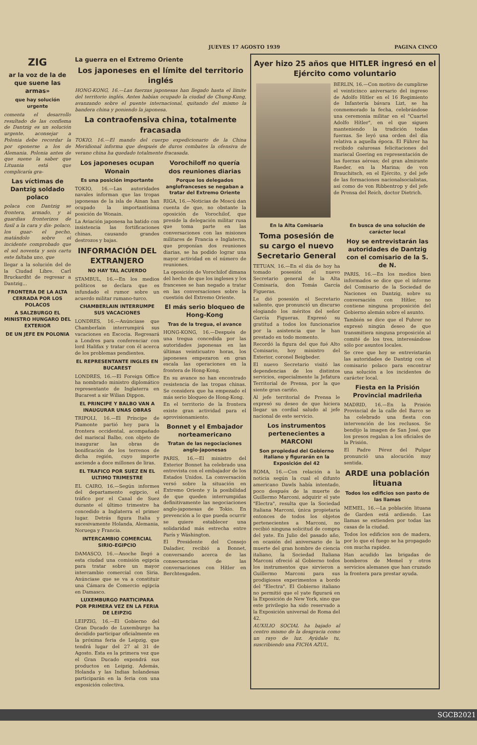JUEVES 17 AGOSTO 1939 PAGINA CINCO
ZIG
ar la voz de la de que suene las armas»
que hay solución urgente
comenta el desarrollo resultado de las conflema de Dantzig es un solución urgente. aconsejar a Polonia debe recordar la por oponerse a los de Alemania. Polonia antes de que suene la saber que Lituania está que complicaría gra-
Las víctimas de Dantzig soldado polaco
polaca con Dantzig se frontera, armado, y al guardias fronterizos de fusil a la cara y dis- polaco, los guar- el pecho, matándolo sobre el incidente comprobado que el sol noventa y seis cartu este faltaba uno, que
llegar a la solución del de la Ciudad Libre. Carl Bruckardht de regresar a Dantzig...
FRONTERA DE LA ALTA CERRADA POR LOS POLACOS
A SALZBURGO EL MINISTRO HUNGARO DEL EXTERIOR
DE UN JEFE EN POLONIA
La guerra en el Extremo Oriente
Los japoneses en el límite del territorio inglés
HONG-KONG, 16.—Las fuerzas japonesas han llegado hasta el límite del territorio inglés. Antes habían ocupado la ciudad de Chung-Kung, avanzando sobre el puente internacional, quitando del mismo la bandera china y poniendo la japonesa.
La contraofensiva china, totalmente fracasada
TOKIO, 16.—El mando del cuerpo expedicionario de la China Meridional informa que después de duros combates la ofensiva de verano china ha quedado totalmente fracasada.
Los japoneses ocupan Wonain
Es una posición importante
TOKIO, 16.—Las autoridades navales informan que las tropas japonesas de la isla de Ainan han ocupado la importantísima posición de Wonain.
La Aviación japonesa ha batido con insistencia las fortificaciones chinas, causando grandes destrozos y bajas.
INFORMACIÓN DEL EXTRANJERO
NO HAY TAL ACUERDO
STAMBUL, 16.—En los medios políticos se declara que es infundado el rumor sobre un acuerdo militar rumano-turco.
CHAMBERLAIN INTERRUMPE SUS VACACIONES
LONDRES, 16.—Anúnciase que Chamberlain interrumpirá sus vacaciones en Escocia. Regresará a Londres para conferenciar con lord Halifax y tratar con él acerca de los problemas pendientes.
EL REPRESENTANTE INGLES EN BUCAREST
LONDRES, 16.—El Foreign Office ha nombrado ministro diplomático representante de Inglaterra en Bucarest a sir Wilian Dippon.
EL PRINCIPE Y BALBO VAN A INAUGURAR UNAS OBRAS
TRIPOLI, 16.—El Príncipe de Piamonte partió hoy para la frontera occidental, acompañado del mariscal Balbo, con objeto de inaugurar las obras de bonificación de los terrenos de dicha región, cuyo importe asciende a doce millones de liras.
EL TRAFICO POR SUEZ EN EL ULTIMO TRIMESTRE
EL CAIRO, 16.—Según informes del departamento egipcio, el tráfico por el Canal de Suez durante el último trimestre ha concedido a Inglaterra el primer lugar. Detrás figura Italia y sucesivamente Holanda, Alemania, Noruega y Francia.
INTERCAMBIO COMERCIAL SIRIO-EGIPCIO
DAMASCO, 16.—Anoche llegó a esta ciudad una comisión egipcia para tratar sobre un mayor intercambio comercial con Siria. Anúnciase que se va a constituir una Cámara de Comercio egipcia en Damasco.
LUXEMBURGO PARTICIPARA POR PRIMERA VEZ EN LA FERIA DE LEIPZIG
LEIPZIG, 16.—El Gobierno del Gran Ducado de Luxemburgo ha decidido participar oficialmente en la próxima feria de Leipzig, que tendrá lugar del 27 al 31 de Agosto. Esta es la primera vez que el Gran Ducado expondrá sus productos en Leipzig. Además, Holanda y las Indias holandesas participarán en la feria con una exposición colectiva.
Vorochiloff no quería dos reuniones diarias
Porque los delegados anglofranceses se negaban a tratar del Extremo Oriente
RIGA, 16.—Noticias de Moscú dan cuenta de que, no obstante la oposición de Vorochilof, que preside la delegación militar rusa que toma parte en las conversaciones con las misiones militares de Francia e Inglaterra, que proponían dos reuniones diarias, se ha podido lograr una mayor actividad en el número de reuniones.
La oposición de Vorochilof dimana del hecho de que los ingleses y los franceses se han negado a tratar en las conversaciones sobre la cuestión del Extremo Oriente.
El más serio bloqueo de Hong-Kong
Tras de la tregua, el avance
HONG-KONG, 16.—Después de una tregua concedida por las autoridades japonesas en las últimas veinticuatro horas, los japoneses empezaron en gran escala las operaciones en la frontera de Hong-Kong.
En su avance no han encontrado resistencia de las tropas chinas. Se considera que ha empezado el más serio bloqueo de Hong-Kong.
En el territorio de la frontera existe gran actividad para el aprovisionamiento.
Bonnet y el Embajador norteamericano
Tratan de las negociaciones anglo-japonesas
PARIS, 16.—El ministro del Exterior Bonnet ha celebrado una entrevista con el embajador de los Estados Unidos. La conversación versó sobre la situación en Extremo Oriente y la posibilidad de que queden interrumpidas definitivamente las negociaciones anglo-japonesas de Tokio. En prevención a lo que pueda ocurrir se quiere establecer una solidaridad más estrecha entre París y Wáshington.
El Presidente del Consejo Daladier, recibió a Bonnet, conversando acerca de las consecuencias de las conversaciones con Hítler en Berchtesgaden.
Ayer hizo 25 años que HITLER ingresó en el Ejército como voluntario
BERLIN, 16.—Con motivo de cumplirse el veinticinco aniversario del ingreso de Adolfo Hítler en el 16 Regimiento de Infantería bávara Lizt, se ha conmemorado la fecha, celebrándose una ceremonia militar en el "Cuartel Adolfo Hítler", en el que siguen manteniendo la tradición todas fuerzas. Se leyó una orden del día relativa a aquella época. El Führer ha recibido calurosas felicitaciones del mariscal Goering en representación de las fuerzas aéreas; del gran almirante Raeder, en la Marina; de von Brauchitsch, en el Ejército, y del jefe de las formaciones nacionalsocialistas, así como de von Ribbentrop y del jefe de Prensa del Reich, doctor Dietrich.
En la Alta Comisaría
Toma posesión de su cargo el nuevo Secretario General
TETUAN, 16.—En el día de hoy ha tomado posesión el nuevo Secretario general de la Alta Comisaría, don Tomás García Figueras.
Le dió posesión el Secretario saliente, que pronunció un discurso elogiando los méritos del señor García Figueras. Expresó su gratitud a todos los funcionarios por la asistencia que le han prestado en todo momento.
Recordó la figura del que fué Alto Comisario, hoy ministro del Exterior, coronel Beigbeder.
El nuevo Secretario visitó las dependencias de los distintos servicios, especialmente la Jefatura Territorial de Prensa, por la que siente gran cariño.
Al jefe territorial de Prensa le expresó su deseo de que hiciera llegar un cordial saludo al jefe nacional de este servicio.
Los instrumentos pertenecientes a MARCONI
Son propiedad del Gobierno italiano y figurarán en la Exposición del 42
ROMA, 16.—Con relación a la noticia según la cual el difunto americano Dawls había intentado, poco después de la muerte de Guillermo Marconi, adquirir el yate "Electra", resulta que la Sociedad Italiana Marconi, única propietaria entonces de todos los objetos pertenecientes a Marconi, no recibió ninguna solicitud de compra del yate. En Julio del pasado año, en ocasión del aniversario de la muerte del gran hombre de ciencia italiano, la Sociedad Italiana Marconi ofreció al Gobierno todos los instrumentos que sirvieron a Guillermo Marconi para sus prodigiosos experimentos a bordo del "Electra". El Gobierno italiano no permitió que el yate figurará en la Exposición de New York, sino que este privilegio ha sido reservado a la Exposición universal de Roma del 42.
AUXILIO SOCIAL ha bajado al centro mismo de la desgracia como un rayo de luz. Ayúdale tu, suscribiendo una FICHA AZUL.
En busca de una solución de carácter local
Hoy se entrevistarán las autoridades de Dantzig con el comisario de la S. de N.
PARIS, 16.—En los medios bien informados se dice que el informe del Comisario de la Sociedad de Naciones en Dantzig, sobre su conversación con Hítler, no contiene ninguna proposición del Gobierno alemán sobre el asunto.
También se dice que el Fuhrer no expresó ningún deseo de que transmitiera ninguna proposición al comité de los tres, interesándose sólo por asuntos locales.
Se cree que hoy se entrevistarán las autoridades de Dantzig con el comisario polaco para encontrar una solución a los incidentes de carácter local.
Fiesta en la Prisión Provincial madrileña
MADRID, 16.—En la Prisión Provincial de la calle del Barco se ha celebrado una fiesta con intervención de los reclusos. Se bendijo la imagen de San José, que los presos regalan a los oficiales de la Prisión.
El Padre Pérez del Pulgar pronunció una alocución muy sentida.
ARDE una población lituana
Todos los edificios son pasto de las llamas
MEMEL, 16.—La población lituana de Garden está ardiendo. Las llamas se extienden por todas las casas de la ciudad.
Todos los edificios son de madera, por lo que el fuego se ha propagado con mucha rapidez.
Han acudido las brigadas de bomberos de Memel y otros servicios alemanes que han cruzado la frontera para prestar ayuda.
SGCB2021